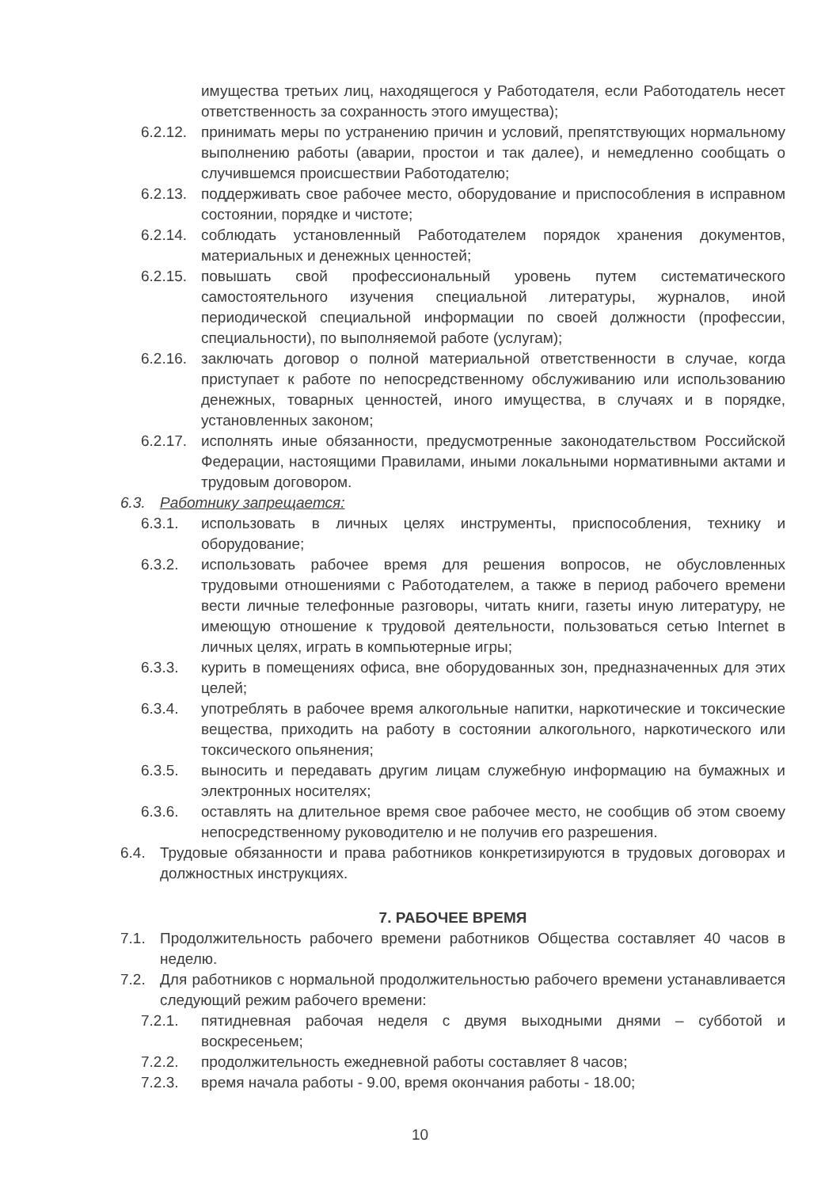имущества третьих лиц, находящегося у Работодателя, если Работодатель несет ответственность за сохранность этого имущества);
6.2.12. принимать меры по устранению причин и условий, препятствующих нормальному выполнению работы (аварии, простои и так далее), и немедленно сообщать о случившемся происшествии Работодателю;
6.2.13. поддерживать свое рабочее место, оборудование и приспособления в исправном состоянии, порядке и чистоте;
6.2.14. соблюдать установленный Работодателем порядок хранения документов, материальных и денежных ценностей;
6.2.15. повышать свой профессиональный уровень путем систематического самостоятельного изучения специальной литературы, журналов, иной периодической специальной информации по своей должности (профессии, специальности), по выполняемой работе (услугам);
6.2.16. заключать договор о полной материальной ответственности в случае, когда приступает к работе по непосредственному обслуживанию или использованию денежных, товарных ценностей, иного имущества, в случаях и в порядке, установленных законом;
6.2.17. исполнять иные обязанности, предусмотренные законодательством Российской Федерации, настоящими Правилами, иными локальными нормативными актами и трудовым договором.
6.3. Работнику запрещается:
6.3.1. использовать в личных целях инструменты, приспособления, технику и оборудование;
6.3.2. использовать рабочее время для решения вопросов, не обусловленных трудовыми отношениями с Работодателем, а также в период рабочего времени вести личные телефонные разговоры, читать книги, газеты иную литературу, не имеющую отношение к трудовой деятельности, пользоваться сетью Internet в личных целях, играть в компьютерные игры;
6.3.3. курить в помещениях офиса, вне оборудованных зон, предназначенных для этих целей;
6.3.4. употреблять в рабочее время алкогольные напитки, наркотические и токсические вещества, приходить на работу в состоянии алкогольного, наркотического или токсического опьянения;
6.3.5. выносить и передавать другим лицам служебную информацию на бумажных и электронных носителях;
6.3.6. оставлять на длительное время свое рабочее место, не сообщив об этом своему непосредственному руководителю и не получив его разрешения.
6.4. Трудовые обязанности и права работников конкретизируются в трудовых договорах и должностных инструкциях.
7. РАБОЧЕЕ ВРЕМЯ
7.1. Продолжительность рабочего времени работников Общества составляет 40 часов в неделю.
7.2. Для работников с нормальной продолжительностью рабочего времени устанавливается следующий режим рабочего времени:
7.2.1. пятидневная рабочая неделя с двумя выходными днями – субботой и воскресеньем;
7.2.2. продолжительность ежедневной работы составляет 8 часов;
7.2.3. время начала работы - 9.00, время окончания работы - 18.00;
10